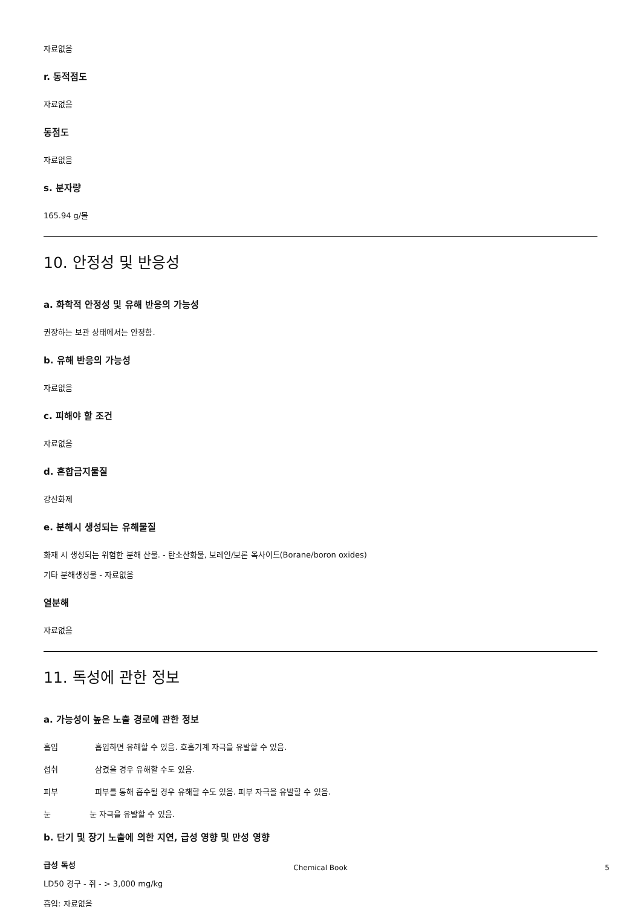자료없음
r. 동적점도
자료없음
동점도
자료없음
s. 분자량
165.94 g/몰
10. 안정성 및 반응성
a. 화학적 안정성 및 유해 반응의 가능성
권장하는 보관 상태에서는 안정함.
b. 유해 반응의 가능성
자료없음
c. 피해야 할 조건
자료없음
d. 혼합금지물질
강산화제
e. 분해시 생성되는 유해물질
화재 시 생성되는 위험한 분해 산물. - 탄소산화물, 보레인/보론 옥사이드(Borane/boron oxides)
기타 분해생성물 - 자료없음
열분해
자료없음
11. 독성에 관한 정보
a. 가능성이 높은 노출 경로에 관한 정보
흡입 흡입하면 유해할 수 있음. 호흡기계 자극을 유발할 수 있음.
섭취 삼켰을 경우 유해할 수도 있음.
피부 피부를 통해 흡수될 경우 유해할 수도 있음. 피부 자극을 유발할 수 있음.
눈 눈 자극을 유발할 수 있음.
b. 단기 및 장기 노출에 의한 지연, 급성 영향 및 만성 영향
급성 독성
LD50 경구 - 쥐 - > 3,000 mg/kg
흡입: 자료없음
Chemical Book
5